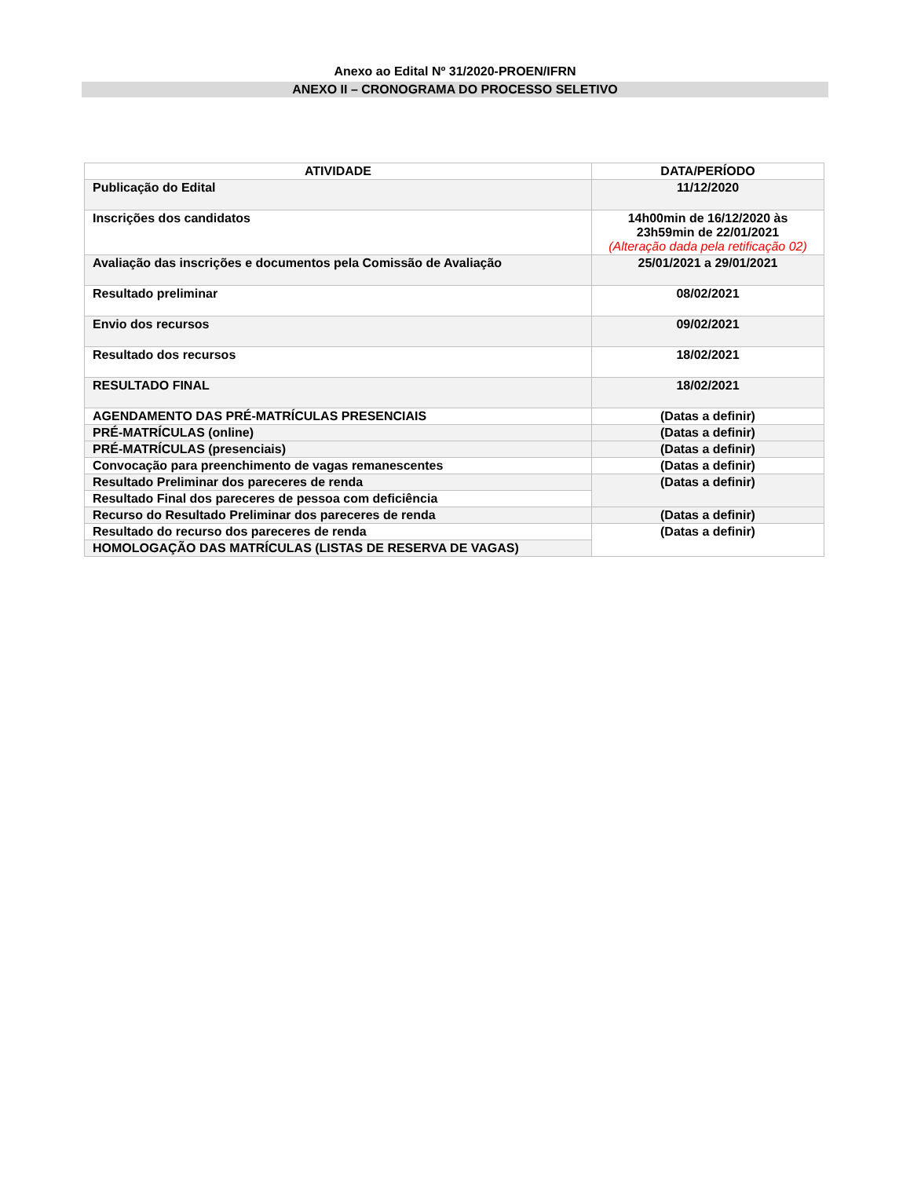Anexo ao Edital Nº 31/2020-PROEN/IFRN
ANEXO II – CRONOGRAMA DO PROCESSO SELETIVO
| ATIVIDADE | DATA/PERÍODO |
| --- | --- |
| Publicação do Edital | 11/12/2020 |
| Inscrições dos candidatos | 14h00min de 16/12/2020 às 23h59min de 22/01/2021 (Alteração dada pela retificação 02) |
| Avaliação das inscrições e documentos pela Comissão de Avaliação | 25/01/2021 a 29/01/2021 |
| Resultado preliminar | 08/02/2021 |
| Envio dos recursos | 09/02/2021 |
| Resultado dos recursos | 18/02/2021 |
| RESULTADO FINAL | 18/02/2021 |
| AGENDAMENTO DAS PRÉ-MATRÍCULAS PRESENCIAIS | (Datas a definir) |
| PRÉ-MATRÍCULAS (online) | (Datas a definir) |
| PRÉ-MATRÍCULAS (presenciais) | (Datas a definir) |
| Convocação para preenchimento de vagas remanescentes | (Datas a definir) |
| Resultado Preliminar dos pareceres de renda | (Datas a definir) |
| Resultado Final dos pareceres de pessoa com deficiência | |
| Recurso do Resultado Preliminar dos pareceres de renda | (Datas a definir) |
| Resultado do recurso dos pareceres de renda | (Datas a definir) |
| HOMOLOGAÇÃO DAS MATRÍCULAS (LISTAS DE RESERVA DE VAGAS) | |